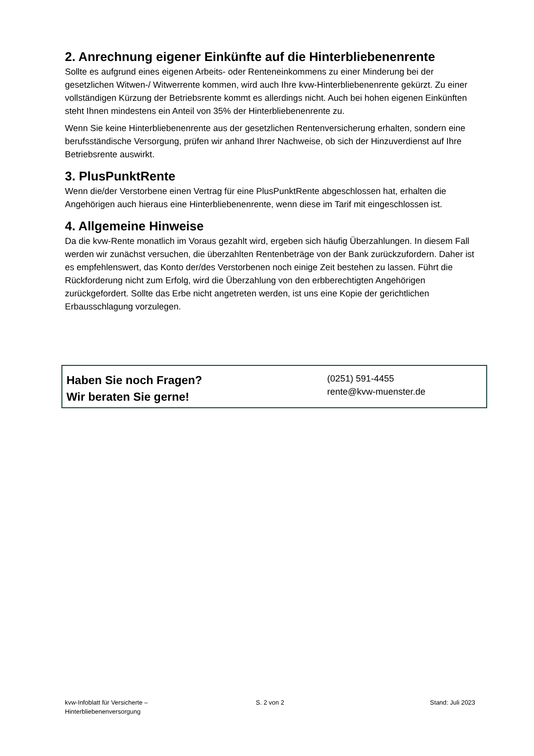2. Anrechnung eigener Einkünfte auf die Hinterbliebenenrente
Sollte es aufgrund eines eigenen Arbeits- oder Renteneinkommens zu einer Minderung bei der gesetzlichen Witwen-/ Witwerrente kommen, wird auch Ihre kvw-Hinterbliebenenrente gekürzt. Zu einer vollständigen Kürzung der Betriebsrente kommt es allerdings nicht. Auch bei hohen eigenen Einkünften steht Ihnen mindestens ein Anteil von 35% der Hinterbliebenenrente zu.
Wenn Sie keine Hinterbliebenenrente aus der gesetzlichen Rentenversicherung erhalten, sondern eine berufsständische Versorgung, prüfen wir anhand Ihrer Nachweise, ob sich der Hinzuverdienst auf Ihre Betriebsrente auswirkt.
3. PlusPunktRente
Wenn die/der Verstorbene einen Vertrag für eine PlusPunktRente abgeschlossen hat, erhalten die Angehörigen auch hieraus eine Hinterbliebenenrente, wenn diese im Tarif mit eingeschlossen ist.
4. Allgemeine Hinweise
Da die kvw-Rente monatlich im Voraus gezahlt wird, ergeben sich häufig Überzahlungen. In diesem Fall werden wir zunächst versuchen, die überzahlten Rentenbeträge von der Bank zurückzufordern. Daher ist es empfehlenswert, das Konto der/des Verstorbenen noch einige Zeit bestehen zu lassen. Führt die Rückforderung nicht zum Erfolg, wird die Überzahlung von den erbberechtigten Angehörigen zurückgefordert. Sollte das Erbe nicht angetreten werden, ist uns eine Kopie der gerichtlichen Erbausschlagung vorzulegen.
Haben Sie noch Fragen?
Wir beraten Sie gerne!
(0251) 591-4455
rente@kvw-muenster.de
kvw-Infoblatt für Versicherte –
Hinterbliebenenversorgung
S. 2 von 2 Stand: Juli 2023